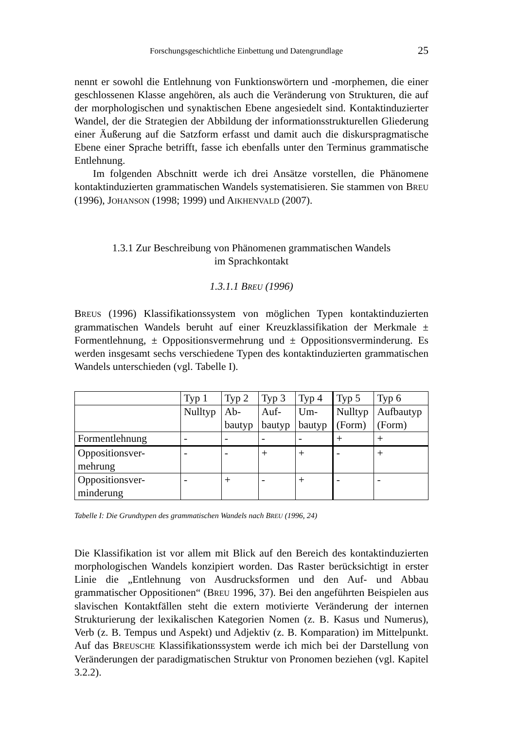Forschungsgeschichtliche Einbettung und Datengrundlage 25
nennt er sowohl die Entlehnung von Funktionswörtern und -morphemen, die einer geschlossenen Klasse angehören, als auch die Veränderung von Strukturen, die auf der morphologischen und synaktischen Ebene angesiedelt sind. Kontaktinduzierter Wandel, der die Strategien der Abbildung der informationsstrukturellen Gliederung einer Äußerung auf die Satzform erfasst und damit auch die diskurspragmatische Ebene einer Sprache betrifft, fasse ich ebenfalls unter den Terminus grammatische Entlehnung.
Im folgenden Abschnitt werde ich drei Ansätze vorstellen, die Phänomene kontaktinduzierten grammatischen Wandels systematisieren. Sie stammen von BREU (1996), JOHANSON (1998; 1999) und AIKHENVALD (2007).
1.3.1 Zur Beschreibung von Phänomenen grammatischen Wandels
im Sprachkontakt
1.3.1.1 BREU (1996)
BREUS (1996) Klassifikationssystem von möglichen Typen kontaktinduzierten grammatischen Wandels beruht auf einer Kreuzklassifikation der Merkmale ± Formentlehnung, ± Oppositionsvermehrung und ± Oppositionsverminderung. Es werden insgesamt sechs verschiedene Typen des kontaktinduzierten grammatischen Wandels unterschieden (vgl. Tabelle I).
| | Typ 1 | Typ 2 | Typ 3 | Typ 4 | Typ 5 | Typ 6 |
| | Nulltyp | Ab- bautyp | Auf- bautyp | Um- bautyp | Nulltyp (Form) | Aufbautyp (Form) |
| Formentlehnung | - | - | - | - | + | + |
| Oppositionsver- mehrung | - | - | + | + | - | + |
| Oppositionsver- minderung | - | + | - | + | - | - |
Tabelle I: Die Grundtypen des grammatischen Wandels nach BREU (1996, 24)
Die Klassifikation ist vor allem mit Blick auf den Bereich des kontaktinduzierten morphologischen Wandels konzipiert worden. Das Raster berücksichtigt in erster Linie die „Entlehnung von Ausdrucksformen und den Auf- und Abbau grammatischer Oppositionen“ (BREU 1996, 37). Bei den angeführten Beispielen aus slavischen Kontaktfällen steht die extern motivierte Veränderung der internen Strukturierung der lexikalischen Kategorien Nomen (z. B. Kasus und Numerus), Verb (z. B. Tempus und Aspekt) und Adjektiv (z. B. Komparation) im Mittelpunkt. Auf das BREUSCHE Klassifikationssystem werde ich mich bei der Darstellung von Veränderungen der paradigmatischen Struktur von Pronomen beziehen (vgl. Kapitel 3.2.2).